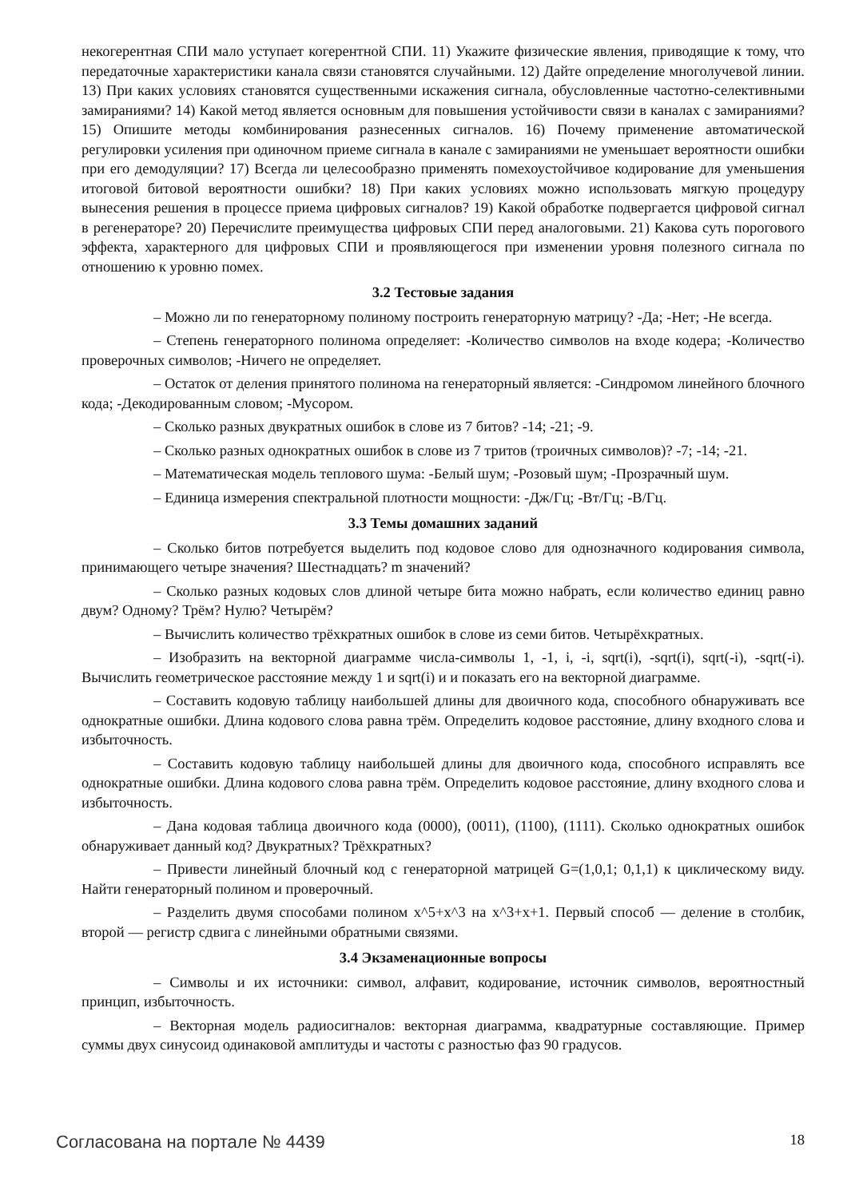некогерентная СПИ мало уступает когерентной СПИ. 11) Укажите физические явления, приводящие к тому, что передаточные характеристики канала связи становятся случайными. 12) Дайте определение многолучевой линии. 13) При каких условиях становятся существенными искажения сигнала, обусловленные частотно-селективными замираниями? 14) Какой метод является основным для повышения устойчивости связи в каналах с замираниями? 15) Опишите методы комбинирования разнесенных сигналов. 16) Почему применение автоматической регулировки усиления при одиночном приеме сигнала в канале с замираниями не уменьшает вероятности ошибки при его демодуляции? 17) Всегда ли целесообразно применять помехоустойчивое кодирование для уменьшения итоговой битовой вероятности ошибки? 18) При каких условиях можно использовать мягкую процедуру вынесения решения в процессе приема цифровых сигналов? 19) Какой обработке подвергается цифровой сигнал в регенераторе? 20) Перечислите преимущества цифровых СПИ перед аналоговыми. 21) Какова суть порогового эффекта, характерного для цифровых СПИ и проявляющегося при изменении уровня полезного сигнала по отношению к уровню помех.
3.2 Тестовые задания
– Можно ли по генераторному полиному построить генераторную матрицу? -Да; -Нет; -Не всегда.
– Степень генераторного полинома определяет: -Количество символов на входе кодера; -Количество проверочных символов; -Ничего не определяет.
– Остаток от деления принятого полинома на генераторный является: -Синдромом линейного блочного кода; -Декодированным словом; -Мусором.
– Сколько разных двукратных ошибок в слове из 7 битов? -14; -21; -9.
– Сколько разных однократных ошибок в слове из 7 тритов (троичных символов)? -7; -14; -21.
– Математическая модель теплового шума: -Белый шум; -Розовый шум; -Прозрачный шум.
– Единица измерения спектральной плотности мощности: -Дж/Гц; -Вт/Гц; -В/Гц.
3.3 Темы домашних заданий
– Сколько битов потребуется выделить под кодовое слово для однозначного кодирования символа, принимающего четыре значения? Шестнадцать? m значений?
– Сколько разных кодовых слов длиной четыре бита можно набрать, если количество единиц равно двум? Одному? Трём? Нулю? Четырём?
– Вычислить количество трёхкратных ошибок в слове из семи битов. Четырёхкратных.
– Изобразить на векторной диаграмме числа-символы 1, -1, i, -i, sqrt(i), -sqrt(i), sqrt(-i), -sqrt(-i). Вычислить геометрическое расстояние между 1 и sqrt(i) и и показать его на векторной диаграмме.
– Составить кодовую таблицу наибольшей длины для двоичного кода, способного обнаруживать все однократные ошибки. Длина кодового слова равна трём. Определить кодовое расстояние, длину входного слова и избыточность.
– Составить кодовую таблицу наибольшей длины для двоичного кода, способного исправлять все однократные ошибки. Длина кодового слова равна трём. Определить кодовое расстояние, длину входного слова и избыточность.
– Дана кодовая таблица двоичного кода (0000), (0011), (1100), (1111). Сколько однократных ошибок обнаруживает данный код? Двукратных? Трёхкратных?
– Привести линейный блочный код с генераторной матрицей G=(1,0,1; 0,1,1) к циклическому виду. Найти генераторный полином и проверочный.
– Разделить двумя способами полином x^5+x^3 на x^3+x+1. Первый способ — деление в столбик, второй — регистр сдвига с линейными обратными связями.
3.4 Экзаменационные вопросы
– Символы и их источники: символ, алфавит, кодирование, источник символов, вероятностный принцип, избыточность.
– Векторная модель радиосигналов: векторная диаграмма, квадратурные составляющие. Пример суммы двух синусоид одинаковой амплитуды и частоты с разностью фаз 90 градусов.
Согласована на портале № 4439 18